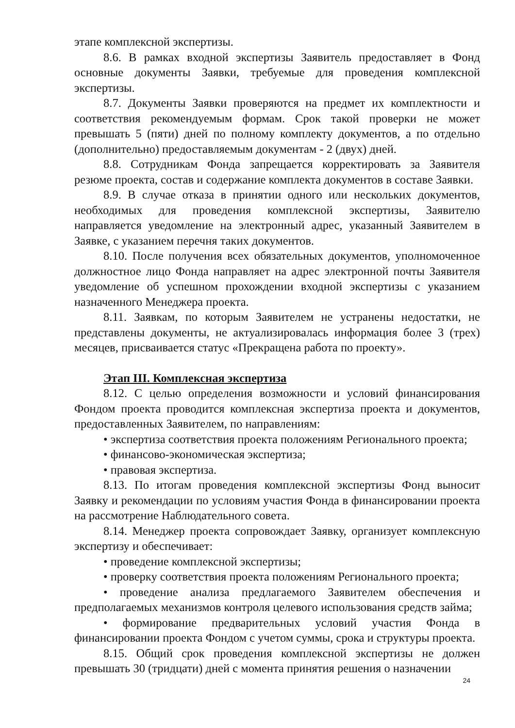этапе комплексной экспертизы.
8.6. В рамках входной экспертизы Заявитель предоставляет в Фонд основные документы Заявки, требуемые для проведения комплексной экспертизы.
8.7. Документы Заявки проверяются на предмет их комплектности и соответствия рекомендуемым формам. Срок такой проверки не может превышать 5 (пяти) дней по полному комплекту документов, а по отдельно (дополнительно) предоставляемым документам - 2 (двух) дней.
8.8. Сотрудникам Фонда запрещается корректировать за Заявителя резюме проекта, состав и содержание комплекта документов в составе Заявки.
8.9. В случае отказа в принятии одного или нескольких документов, необходимых для проведения комплексной экспертизы, Заявителю направляется уведомление на электронный адрес, указанный Заявителем в Заявке, с указанием перечня таких документов.
8.10. После получения всех обязательных документов, уполномоченное должностное лицо Фонда направляет на адрес электронной почты Заявителя уведомление об успешном прохождении входной экспертизы с указанием назначенного Менеджера проекта.
8.11. Заявкам, по которым Заявителем не устранены недостатки, не представлены документы, не актуализировалась информация более 3 (трех) месяцев, присваивается статус «Прекращена работа по проекту».
Этап III. Комплексная экспертиза
8.12. С целью определения возможности и условий финансирования Фондом проекта проводится комплексная экспертиза проекта и документов, предоставленных Заявителем, по направлениям:
• экспертиза соответствия проекта положениям Регионального проекта;
• финансово-экономическая экспертиза;
• правовая экспертиза.
8.13. По итогам проведения комплексной экспертизы Фонд выносит Заявку и рекомендации по условиям участия Фонда в финансировании проекта на рассмотрение Наблюдательного совета.
8.14. Менеджер проекта сопровождает Заявку, организует комплексную экспертизу и обеспечивает:
• проведение комплексной экспертизы;
• проверку соответствия проекта положениям Регионального проекта;
• проведение анализа предлагаемого Заявителем обеспечения и предполагаемых механизмов контроля целевого использования средств займа;
• формирование предварительных условий участия Фонда в финансировании проекта Фондом с учетом суммы, срока и структуры проекта.
8.15. Общий срок проведения комплексной экспертизы не должен превышать 30 (тридцати) дней с момента принятия решения о назначении
24